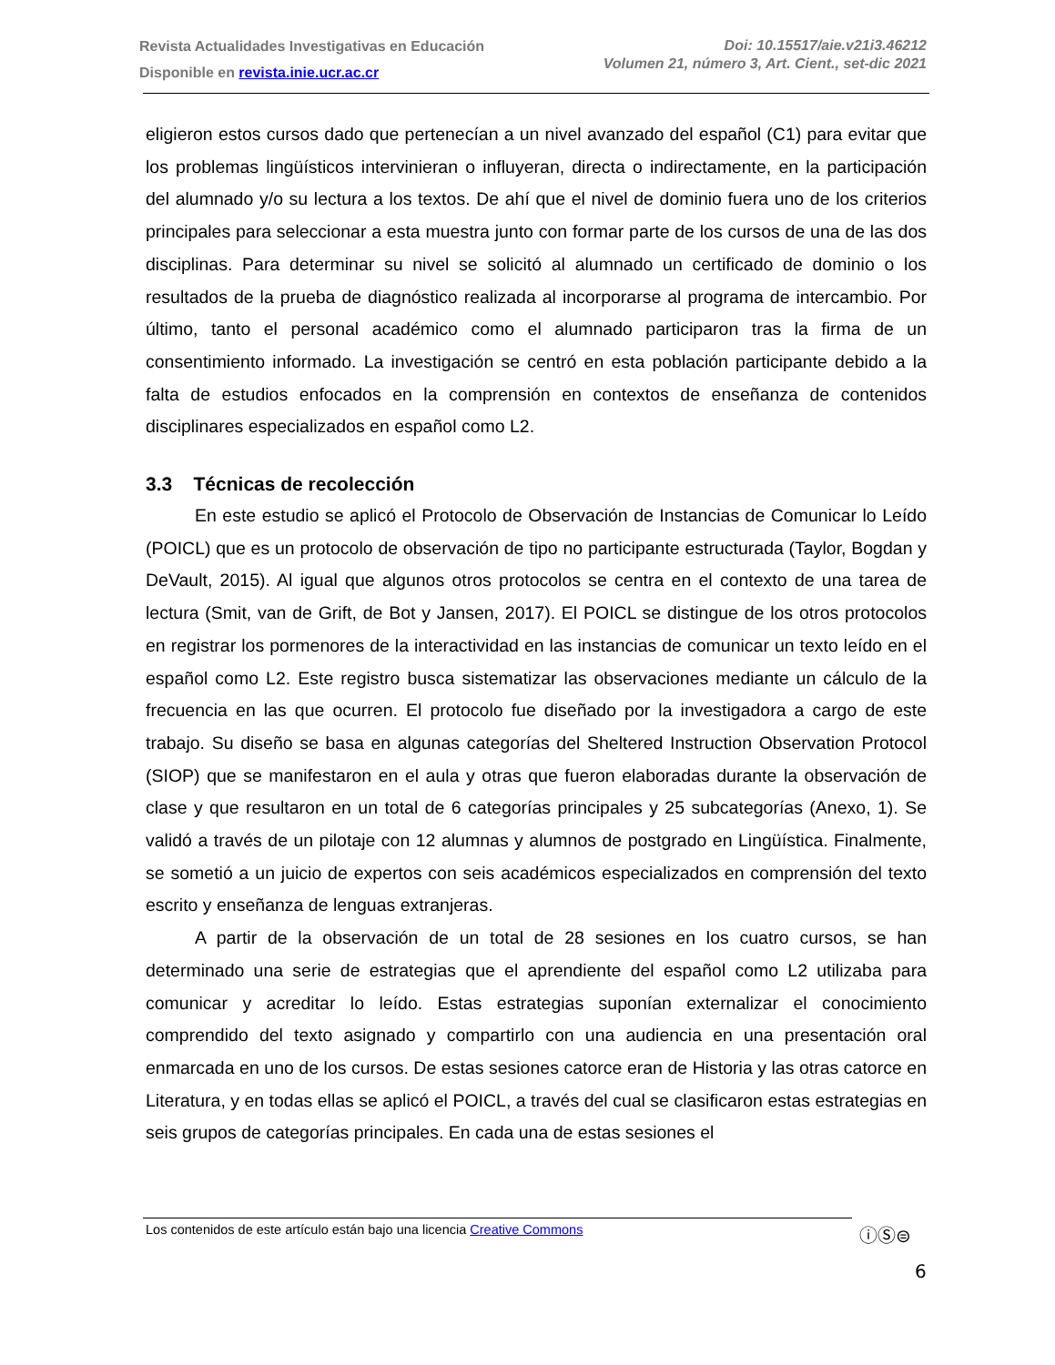Revista Actualidades Investigativas en Educación
Disponible en revista.inie.ucr.ac.cr
Doi: 10.15517/aie.v21i3.46212
Volumen 21, número 3, Art. Cient., set-dic 2021
eligieron estos cursos dado que pertenecían a un nivel avanzado del español (C1) para evitar que los problemas lingüísticos intervinieran o influyeran, directa o indirectamente, en la participación del alumnado y/o su lectura a los textos. De ahí que el nivel de dominio fuera uno de los criterios principales para seleccionar a esta muestra junto con formar parte de los cursos de una de las dos disciplinas. Para determinar su nivel se solicitó al alumnado un certificado de dominio o los resultados de la prueba de diagnóstico realizada al incorporarse al programa de intercambio. Por último, tanto el personal académico como el alumnado participaron tras la firma de un consentimiento informado. La investigación se centró en esta población participante debido a la falta de estudios enfocados en la comprensión en contextos de enseñanza de contenidos disciplinares especializados en español como L2.
3.3 Técnicas de recolección
En este estudio se aplicó el Protocolo de Observación de Instancias de Comunicar lo Leído (POICL) que es un protocolo de observación de tipo no participante estructurada (Taylor, Bogdan y DeVault, 2015). Al igual que algunos otros protocolos se centra en el contexto de una tarea de lectura (Smit, van de Grift, de Bot y Jansen, 2017). El POICL se distingue de los otros protocolos en registrar los pormenores de la interactividad en las instancias de comunicar un texto leído en el español como L2. Este registro busca sistematizar las observaciones mediante un cálculo de la frecuencia en las que ocurren. El protocolo fue diseñado por la investigadora a cargo de este trabajo. Su diseño se basa en algunas categorías del Sheltered Instruction Observation Protocol (SIOP) que se manifestaron en el aula y otras que fueron elaboradas durante la observación de clase y que resultaron en un total de 6 categorías principales y 25 subcategorías (Anexo, 1). Se validó a través de un pilotaje con 12 alumnas y alumnos de postgrado en Lingüística. Finalmente, se sometió a un juicio de expertos con seis académicos especializados en comprensión del texto escrito y enseñanza de lenguas extranjeras.
A partir de la observación de un total de 28 sesiones en los cuatro cursos, se han determinado una serie de estrategias que el aprendiente del español como L2 utilizaba para comunicar y acreditar lo leído. Estas estrategias suponían externalizar el conocimiento comprendido del texto asignado y compartirlo con una audiencia en una presentación oral enmarcada en uno de los cursos. De estas sesiones catorce eran de Historia y las otras catorce en Literatura, y en todas ellas se aplicó el POICL, a través del cual se clasificaron estas estrategias en seis grupos de categorías principales. En cada una de estas sesiones el
Los contenidos de este artículo están bajo una licencia Creative Commons ⓘⓈ⊜
6